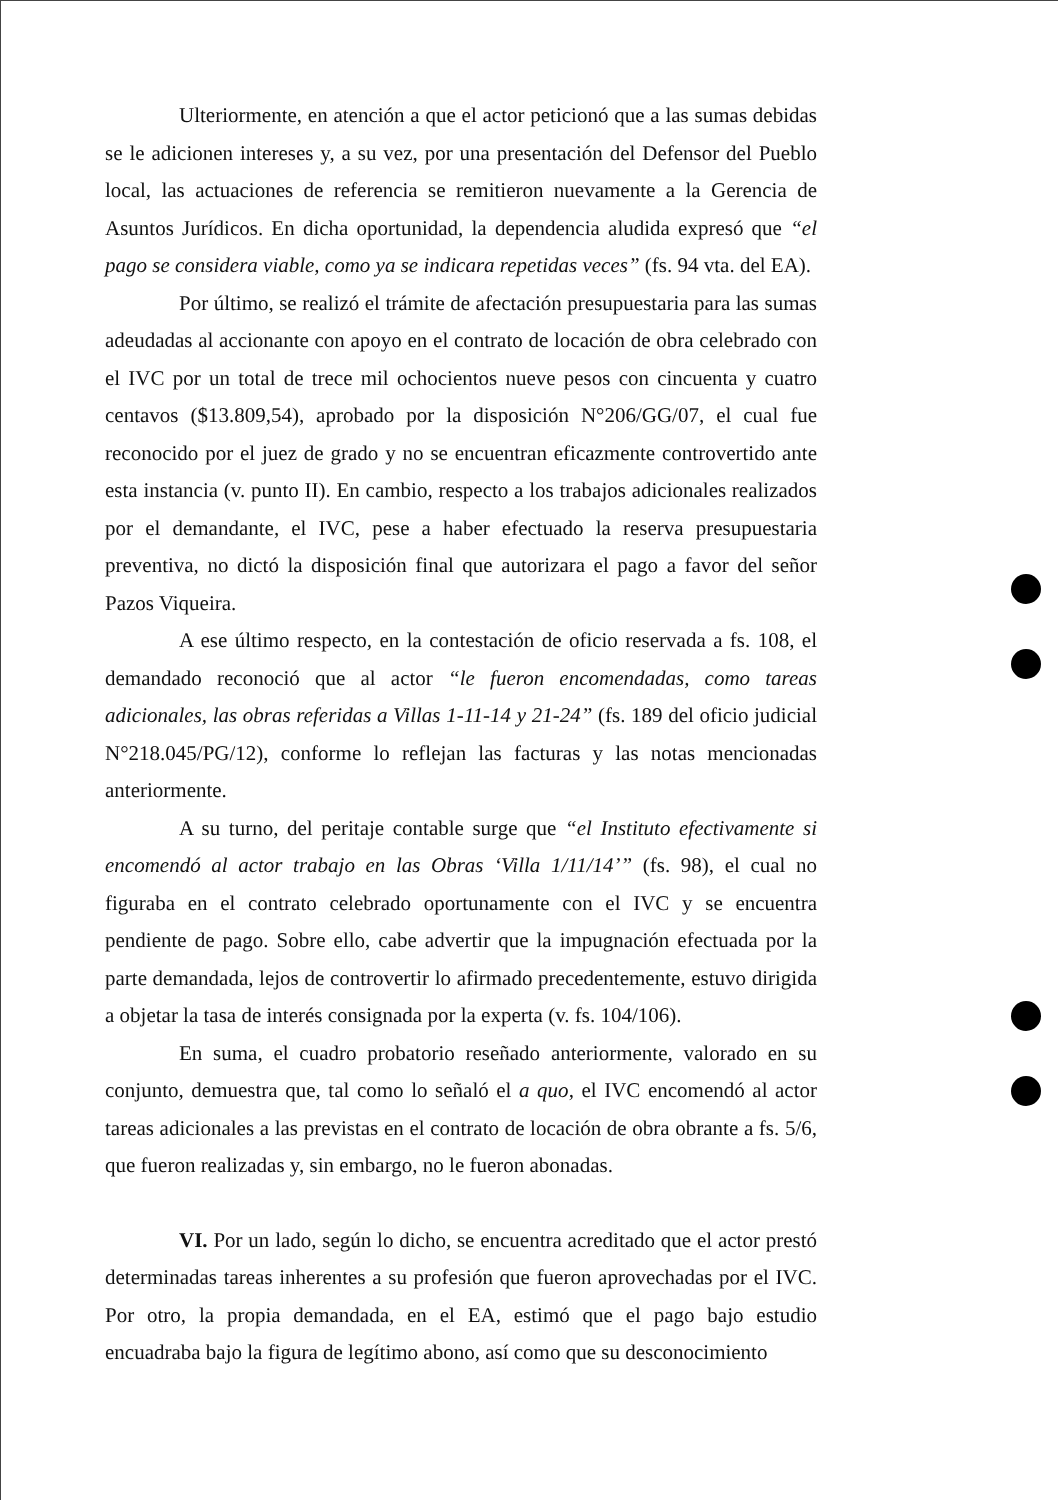Ulteriormente, en atención a que el actor peticionó que a las sumas debidas se le adicionen intereses y, a su vez, por una presentación del Defensor del Pueblo local, las actuaciones de referencia se remitieron nuevamente a la Gerencia de Asuntos Jurídicos. En dicha oportunidad, la dependencia aludida expresó que “el pago se considera viable, como ya se indicara repetidas veces” (fs. 94 vta. del EA).
Por último, se realizó el trámite de afectación presupuestaria para las sumas adeudadas al accionante con apoyo en el contrato de locación de obra celebrado con el IVC por un total de trece mil ochocientos nueve pesos con cincuenta y cuatro centavos ($13.809,54), aprobado por la disposición N°206/GG/07, el cual fue reconocido por el juez de grado y no se encuentran eficazmente controvertido ante esta instancia (v. punto II). En cambio, respecto a los trabajos adicionales realizados por el demandante, el IVC, pese a haber efectuado la reserva presupuestaria preventiva, no dictó la disposición final que autorizara el pago a favor del señor Pazos Viqueira.
A ese último respecto, en la contestación de oficio reservada a fs. 108, el demandado reconoció que al actor “le fueron encomendadas, como tareas adicionales, las obras referidas a Villas 1-11-14 y 21-24” (fs. 189 del oficio judicial N°218.045/PG/12), conforme lo reflejan las facturas y las notas mencionadas anteriormente.
A su turno, del peritaje contable surge que “el Instituto efectivamente si encomendó al actor trabajo en las Obras ‘Villa 1/11/14’” (fs. 98), el cual no figuraba en el contrato celebrado oportunamente con el IVC y se encuentra pendiente de pago. Sobre ello, cabe advertir que la impugnación efectuada por la parte demandada, lejos de controvertir lo afirmado precedentemente, estuvo dirigida a objetar la tasa de interés consignada por la experta (v. fs. 104/106).
En suma, el cuadro probatorio reseñado anteriormente, valorado en su conjunto, demuestra que, tal como lo señaló el a quo, el IVC encomendó al actor tareas adicionales a las previstas en el contrato de locación de obra obrante a fs. 5/6, que fueron realizadas y, sin embargo, no le fueron abonadas.
VI. Por un lado, según lo dicho, se encuentra acreditado que el actor prestó determinadas tareas inherentes a su profesión que fueron aprovechadas por el IVC. Por otro, la propia demandada, en el EA, estimó que el pago bajo estudio encuadraba bajo la figura de legítimo abono, así como que su desconocimiento